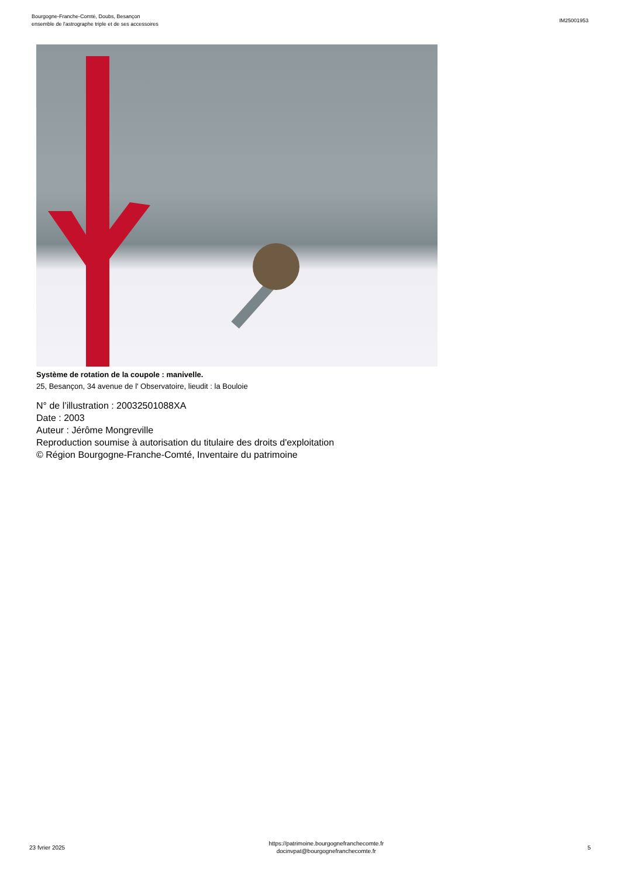Bourgogne-Franche-Comté, Doubs, Besançon
ensemble de l'astrographe triple et de ses accessoires
IM25001953
Système de rotation de la coupole : manivelle.
25, Besançon, 34 avenue de l' Observatoire, lieudit : la Bouloie
N° de l’illustration : 20032501088XA
Date : 2003
Auteur : Jérôme Mongreville
Reproduction soumise à autorisation du titulaire des droits d'exploitation
© Région Bourgogne-Franche-Comté, Inventaire du patrimoine
23 fvrier 2025
https://patrimoine.bourgognefranchecomte.fr
docinvpat@bourgognefranchecomte.fr
5